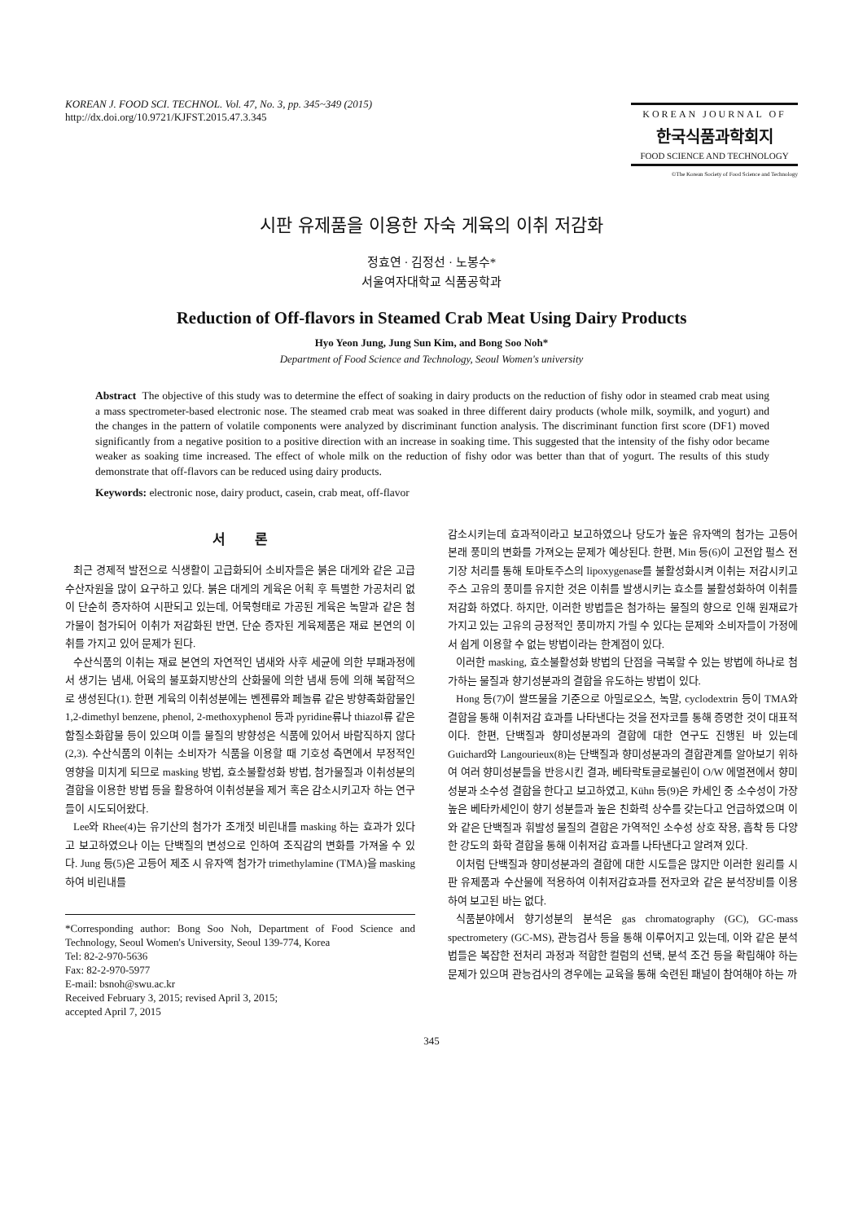KOREAN J. FOOD SCI. TECHNOL. Vol. 47, No. 3, pp. 345~349 (2015)
http://dx.doi.org/10.9721/KJFST.2015.47.3.345
KOREAN JOURNAL OF
한국식품과학회지
FOOD SCIENCE AND TECHNOLOGY
©The Korean Society of Food Science and Technology
시판 유제품을 이용한 자숙 게육의 이취 저감화
정효연 · 김정선 · 노봉수*
서울여자대학교 식품공학과
Reduction of Off-flavors in Steamed Crab Meat Using Dairy Products
Hyo Yeon Jung, Jung Sun Kim, and Bong Soo Noh*
Department of Food Science and Technology, Seoul Women's university
Abstract The objective of this study was to determine the effect of soaking in dairy products on the reduction of fishy odor in steamed crab meat using a mass spectrometer-based electronic nose. The steamed crab meat was soaked in three different dairy products (whole milk, soymilk, and yogurt) and the changes in the pattern of volatile components were analyzed by discriminant function analysis. The discriminant function first score (DF1) moved significantly from a negative position to a positive direction with an increase in soaking time. This suggested that the intensity of the fishy odor became weaker as soaking time increased. The effect of whole milk on the reduction of fishy odor was better than that of yogurt. The results of this study demonstrate that off-flavors can be reduced using dairy products.
Keywords: electronic nose, dairy product, casein, crab meat, off-flavor
서 론
최근 경제적 발전으로 식생활이 고급화되어 소비자들은 붉은 대게와 같은 고급 수산자원을 많이 요구하고 있다. 붉은 대게의 게육은 어획 후 특별한 가공처리 없이 단순히 증자하여 시판되고 있는데, 어묵형태로 가공된 게육은 녹말과 같은 첨가물이 첨가되어 이취가 저감화된 반면, 단순 증자된 게육제품은 재료 본연의 이취를 가지고 있어 문제가 된다.
수산식품의 이취는 재료 본연의 자연적인 냄새와 사후 세균에 의한 부패과정에서 생기는 냄새, 어육의 불포화지방산의 산화물에 의한 냄새 등에 의해 복합적으로 생성된다(1). 한편 게육의 이취성분에는 벤젠류와 페놀류 같은 방향족화합물인 1,2-dimethyl benzene, phenol, 2-methoxyphenol 등과 pyridine류나 thiazol류 같은 함질소화합물 등이 있으며 이들 물질의 방향성은 식품에 있어서 바람직하지 않다(2,3). 수산식품의 이취는 소비자가 식품을 이용할 때 기호성 측면에서 부정적인 영향을 미치게 되므로 masking 방법, 효소불활성화 방법, 첨가물질과 이취성분의 결합을 이용한 방법 등을 활용하여 이취성분을 제거 혹은 감소시키고자 하는 연구들이 시도되어왔다.
Lee와 Rhee(4)는 유기산의 첨가가 조개젓 비린내를 masking 하는 효과가 있다고 보고하였으나 이는 단백질의 변성으로 인하여 조직감의 변화를 가져올 수 있다. Jung 등(5)은 고등어 제조 시 유자액 첨가가 trimethylamine (TMA)을 masking 하여 비린내를
*Corresponding author: Bong Soo Noh, Department of Food Science and Technology, Seoul Women's University, Seoul 139-774, Korea
Tel: 82-2-970-5636
Fax: 82-2-970-5977
E-mail: bsnoh@swu.ac.kr
Received February 3, 2015; revised April 3, 2015;
accepted April 7, 2015
감소시키는데 효과적이라고 보고하였으나 당도가 높은 유자액의 첨가는 고등어 본래 풍미의 변화를 가져오는 문제가 예상된다. 한편, Min 등(6)이 고전압 펄스 전기장 처리를 통해 토마토주스의 lipoxygenase를 불활성화시켜 이취는 저감시키고 주스 고유의 풍미를 유지한 것은 이취를 발생시키는 효소를 불활성화하여 이취를 저감화 하였다. 하지만, 이러한 방법들은 첨가하는 물질의 향으로 인해 원재료가 가지고 있는 고유의 긍정적인 풍미까지 가릴 수 있다는 문제와 소비자들이 가정에서 쉽게 이용할 수 없는 방법이라는 한계점이 있다.
이러한 masking, 효소불활성화 방법의 단점을 극복할 수 있는 방법에 하나로 첨가하는 물질과 향기성분과의 결합을 유도하는 방법이 있다.
Hong 등(7)이 쌀뜨물을 기준으로 아밀로오스, 녹말, cyclodextrin 등이 TMA와 결합을 통해 이취저감 효과를 나타낸다는 것을 전자코를 통해 증명한 것이 대표적이다. 한편, 단백질과 향미성분과의 결합에 대한 연구도 진행된 바 있는데 Guichard와 Langourieux(8)는 단백질과 향미성분과의 결합관계를 알아보기 위하여 여러 향미성분들을 반응시킨 결과, 베타락토글로불린이 O/W 에멀젼에서 향미성분과 소수성 결합을 한다고 보고하였고, Kühn 등(9)은 카세인 중 소수성이 가장 높은 베타카세인이 향기 성분들과 높은 친화력 상수를 갖는다고 언급하였으며 이와 같은 단백질과 휘발성 물질의 결합은 가역적인 소수성 상호 작용, 흡착 등 다양한 강도의 화학 결합을 통해 이취저감 효과를 나타낸다고 알려져 있다.
이처럼 단백질과 향미성분과의 결합에 대한 시도들은 많지만 이러한 원리를 시판 유제품과 수산물에 적용하여 이취저감효과를 전자코와 같은 분석장비를 이용하여 보고된 바는 없다.
식품분야에서 향기성분의 분석은 gas chromatography (GC), GC-mass spectrometery (GC-MS), 관능검사 등을 통해 이루어지고 있는데, 이와 같은 분석법들은 복잡한 전처리 과정과 적합한 컬럼의 선택, 분석 조건 등을 확립해야 하는 문제가 있으며 관능검사의 경우에는 교육을 통해 숙련된 패널이 참여해야 하는 까
345